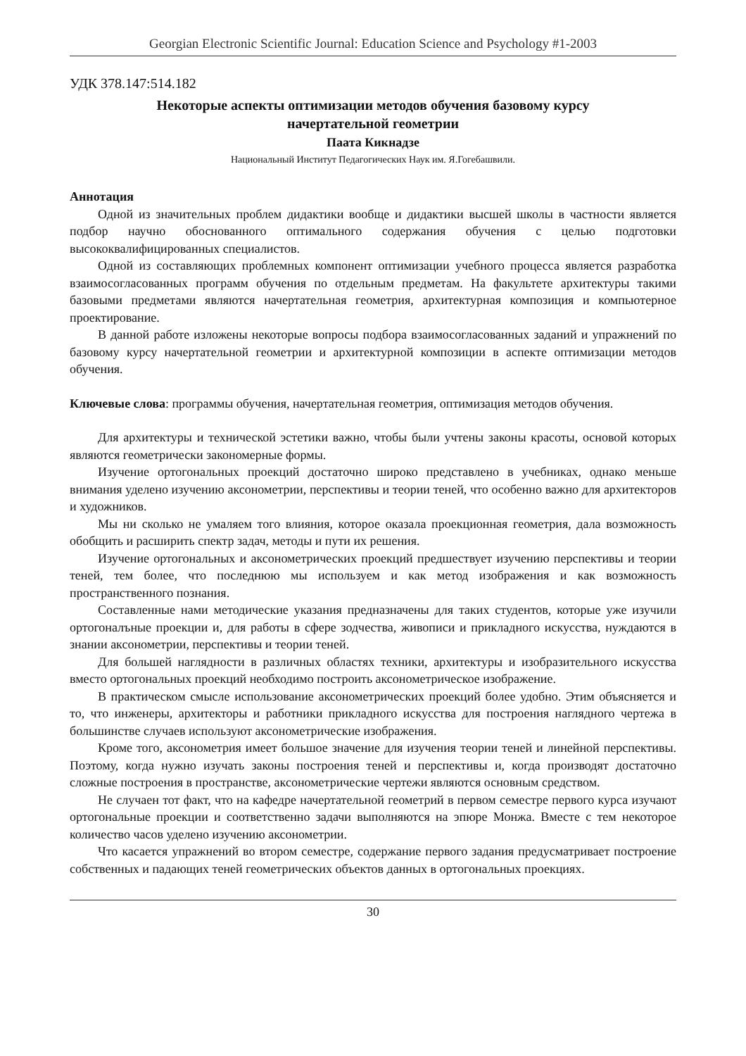Georgian Electronic Scientific Journal: Education Science and Psychology #1-2003
УДК 378.147:514.182
Некоторые аспекты оптимизации методов обучения базовому курсу
начертательной геометрии
Паата Кикнадзе
Национальный Институт Педагогических Наук им. Я.Гогебашвили.
Аннотация
Одной из значительных проблем дидактики вообще и дидактики высшей школы в частности является подбор научно обоснованного оптимального содержания обучения с целью подготовки высококвалифицированных специалистов.
Одной из составляющих проблемных компонент оптимизации учебного процесса является разработка взаимосогласованных программ обучения по отдельным предметам. На факультете архитектуры такими базовыми предметами являются начертательная геометрия, архитектурная композиция и компьютерное проектирование.
В данной работе изложены некоторые вопросы подбора взаимосогласованных заданий и упражнений по базовому курсу начертательной геометрии и архитектурной композиции в аспекте оптимизации методов обучения.
Ключевые слова: программы обучения, начертательная геометрия, оптимизация методов обучения.
Для архитектуры и технической эстетики важно, чтобы были учтены законы красоты, основой которых являются геометрически закономерные формы.
Изучение ортогональных проекций достаточно широко представлено в учебниках, однако меньше внимания уделено изучению аксонометрии, перспективы и теории теней, что особенно важно для архитекторов и художников.
Мы ни сколько не умаляем того влияния, которое оказала проекционная геометрия, дала возможность обобщить и расширить спектр задач, методы и пути их решения.
Изучение ортогональных и аксонометрических проекций предшествует изучению перспективы и теории теней, тем более, что последнюю мы используем и как метод изображения и как возможность пространственного познания.
Составленные нами методические указания предназначены для таких студентов, которые уже изучили ортогоналъные проекции и, для работы в сфере зодчества, живописи и прикладного искусства, нуждаются в знании аксонометрии, перспективы и теории теней.
Для большей наглядности в различных областях техники, архитектуры и изобразительного искусства вместо ортогональных проекций необходимо построить аксонометрическое изображение.
В практическом смысле использование аксонометрических проекций более удобно. Этим объясняется и то, что инженеры, архитекторы и работники прикладного искусства для построения наглядного чертежа в большинстве случаев используют аксонометрические изображения.
Кроме того, аксонометрия имеет большое значение для изучения теории теней и линейной перспективы. Поэтому, когда нужно изучать законы построения теней и перспективы и, когда производят достаточно сложные построения в пространстве, аксонометрические чертежи являются основным средством.
Не случаен тот факт, что на кафедре начертательной геометрий в первом семестре первого курса изучают ортогональные проекции и соответственно задачи выполняются на эпюре Монжа. Вместе с тем некоторое количество часов уделено изучению аксонометрии.
Что касается упражнений во втором семестре, содержание первого задания предусматривает построение собственных и падающих теней геометрических объектов данных в ортогональных проекциях.
30